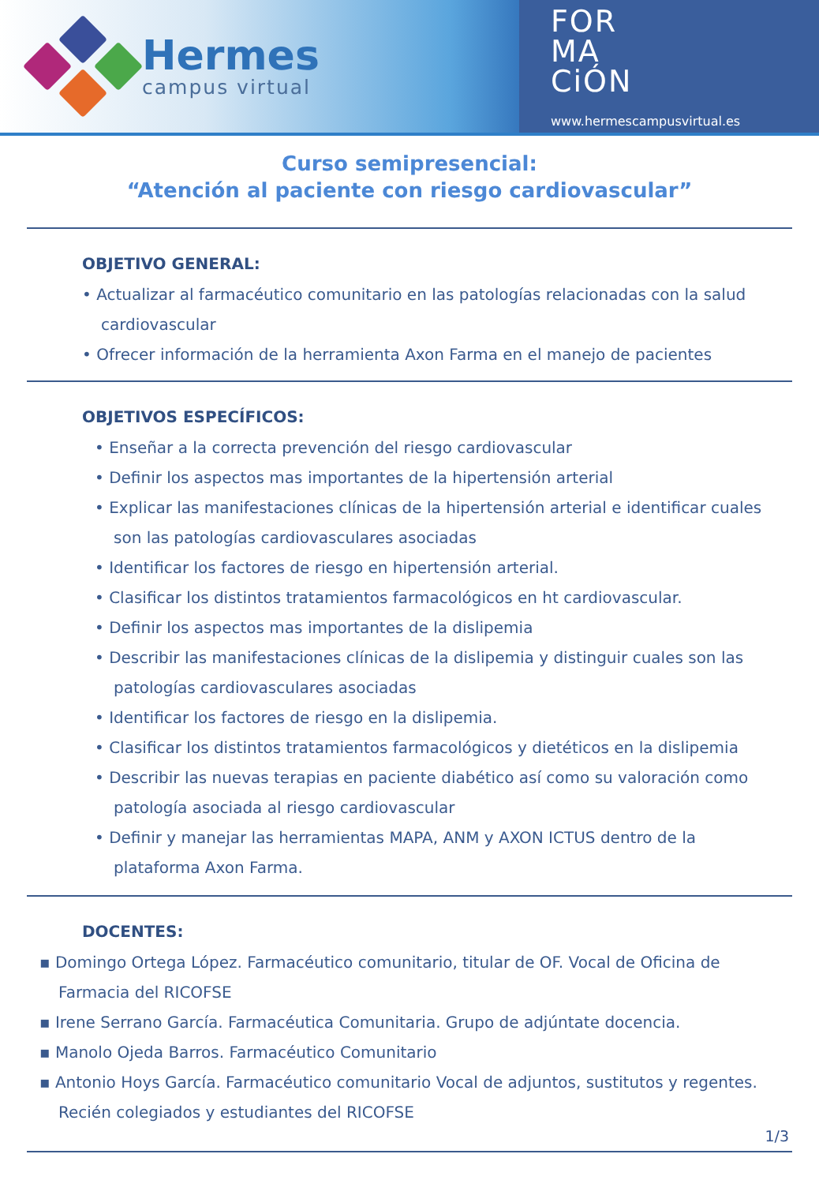Hermes
campus virtual
FOR
MA
CiÓN
www.hermescampusvirtual.es
Curso semipresencial:
“Atención al paciente con riesgo cardiovascular”
OBJETIVO GENERAL:
• Actualizar al farmacéutico comunitario en las patologías relacionadas con la salud cardiovascular
• Ofrecer información de la herramienta Axon Farma en el manejo de pacientes
OBJETIVOS ESPECÍFICOS:
• Enseñar a la correcta prevención del riesgo cardiovascular
• Definir los aspectos mas importantes de la hipertensión arterial
• Explicar las manifestaciones clínicas de la hipertensión arterial e identificar cuales son las patologías cardiovasculares asociadas
• Identificar los factores de riesgo en hipertensión arterial.
• Clasificar los distintos tratamientos farmacológicos en ht cardiovascular.
• Definir los aspectos mas importantes de la dislipemia
• Describir las manifestaciones clínicas de la dislipemia y distinguir cuales son las patologías cardiovasculares asociadas
• Identificar los factores de riesgo en la dislipemia.
• Clasificar los distintos tratamientos farmacológicos y dietéticos en la dislipemia
• Describir las nuevas terapias en paciente diabético así como su valoración como patología asociada al riesgo cardiovascular
• Definir y manejar las herramientas MAPA, ANM y AXON ICTUS dentro de la plataforma Axon Farma.
DOCENTES:
▪ Domingo Ortega López. Farmacéutico comunitario, titular de OF. Vocal de Oficina de Farmacia del RICOFSE
▪ Irene Serrano García. Farmacéutica Comunitaria. Grupo de adjúntate docencia.
▪ Manolo Ojeda Barros. Farmacéutico Comunitario
▪ Antonio Hoys García. Farmacéutico comunitario Vocal de adjuntos, sustitutos y regentes. Recién colegiados y estudiantes del RICOFSE
1/3